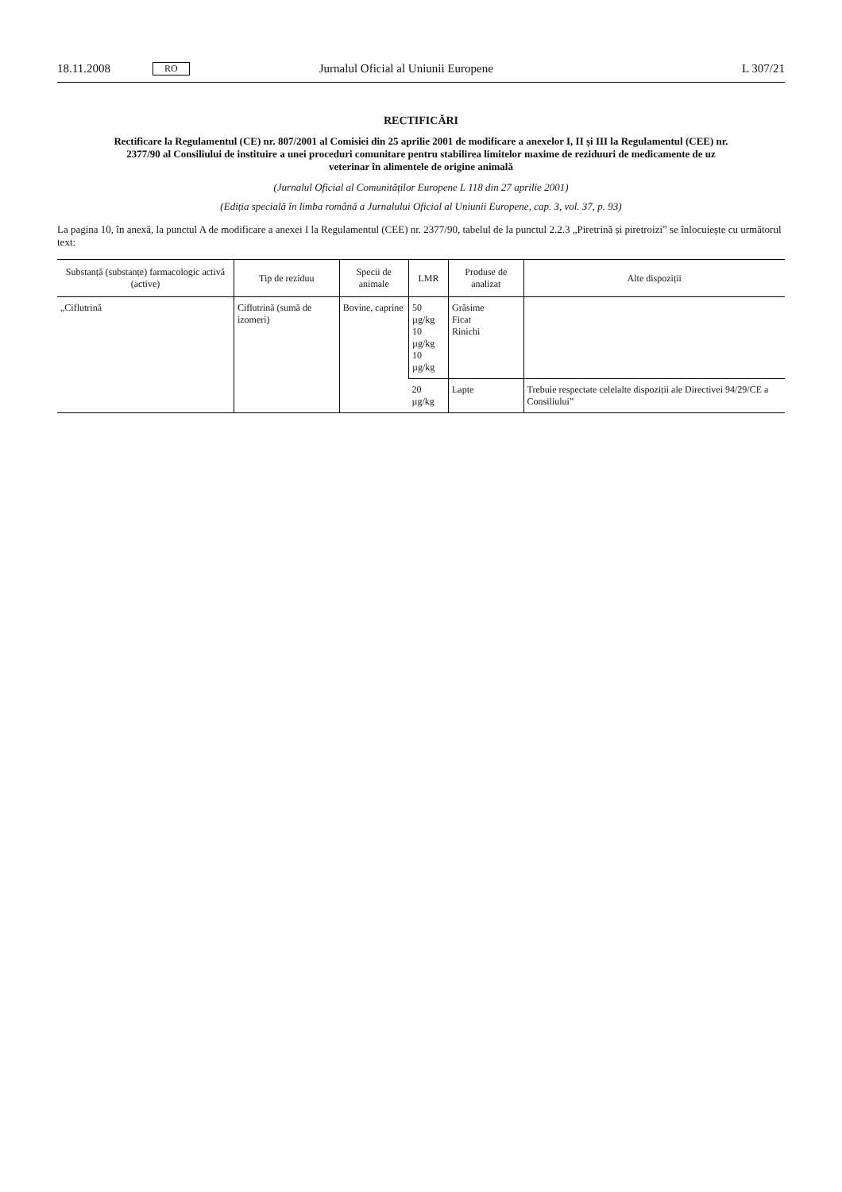18.11.2008 RO Jurnalul Oficial al Uniunii Europene L 307/21
RECTIFICĂRI
Rectificare la Regulamentul (CE) nr. 807/2001 al Comisiei din 25 aprilie 2001 de modificare a anexelor I, II și III la Regulamentul (CEE) nr. 2377/90 al Consiliului de instituire a unei proceduri comunitare pentru stabilirea limitelor maxime de reziduuri de medicamente de uz veterinar în alimentele de origine animală
(Jurnalul Oficial al Comunităților Europene L 118 din 27 aprilie 2001)
(Ediția specială în limba română a Jurnalului Oficial al Uniunii Europene, cap. 3, vol. 37, p. 93)
La pagina 10, în anexă, la punctul A de modificare a anexei I la Regulamentul (CEE) nr. 2377/90, tabelul de la punctul 2.2.3 „Piretrină și piretroizi” se înlocuiește cu următorul text:
| Substanță (substanțe) farmacologic activă (active) | Tip de reziduu | Specii de animale | LMR | Produse de analizat | Alte dispoziții |
| --- | --- | --- | --- | --- | --- |
| „Ciflutrină | Ciflutrină (sumă de izomeri) | Bovine, caprine | 50 µg/kg 10 µg/kg 10 µg/kg | Grăsime Ficat Rinichi | |
| | | | 20 µg/kg | Lapte | Trebuie respectate celelalte dispoziții ale Directivei 94/29/CE a Consiliului” |